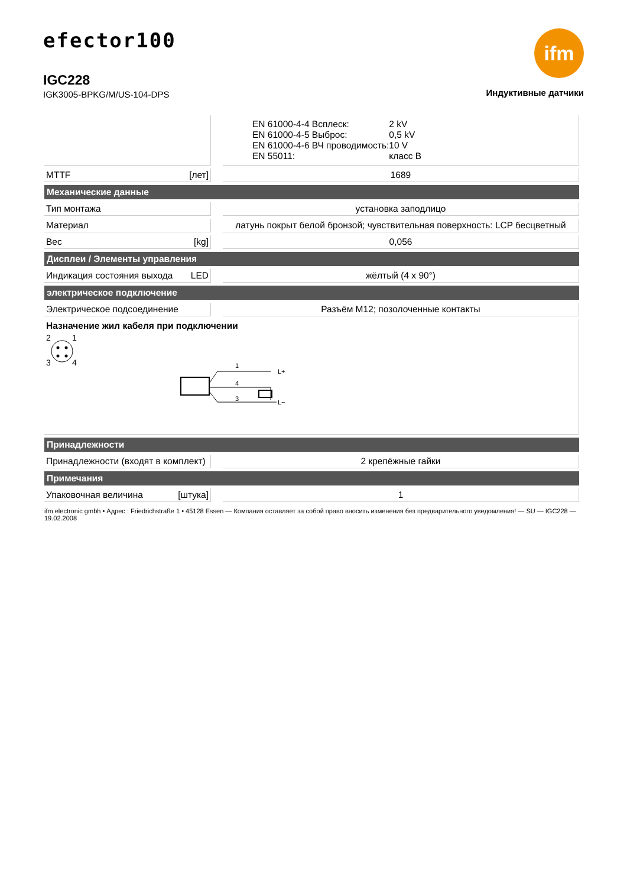efector100
IGC228
IGK3005-BPKG/M/US-104-DPS
ifm
Индуктивные датчики
| | | / EN 61000-4-4 Всплеск: / 2 kV / / EN 61000-4-5 Выброс: / 0,5 kV / / EN 61000-4-6 ВЧ проводимость: / 10 V / / EN 55011: / класс B / |
| MTTF [лет] | | 1689 |
| Механические данные | | |
| Тип монтажа | | установка заподлицо |
| Материал | | латунь покрыт белой бронзой; чувствительная поверхность: LCP бесцветный |
| Вес [kg] | | 0,056 |
| Дисплеи / Элементы управления | | |
| Индикация состояния выхода LED | | жёлтый (4 x 90°) |
| электрическое подключение | | |
| Электрическое подсоединение | | Разъём M12; позолоченные контакты |
| Назначение жил кабеля при подключении 2 1 3 4 1 4 3 L+ L− | | |
| Принадлежности | | |
| Принадлежности (входят в комплект) | | 2 крепёжные гайки |
| Примечания | | |
| Упаковочная величина [штука] | | 1 |
ifm electronic gmbh • Адрес : Friedrichstraße 1 • 45128 Essen — Компания оставляет за собой право вносить изменения без предварительного уведомления! — SU — IGC228 — 19.02.2008